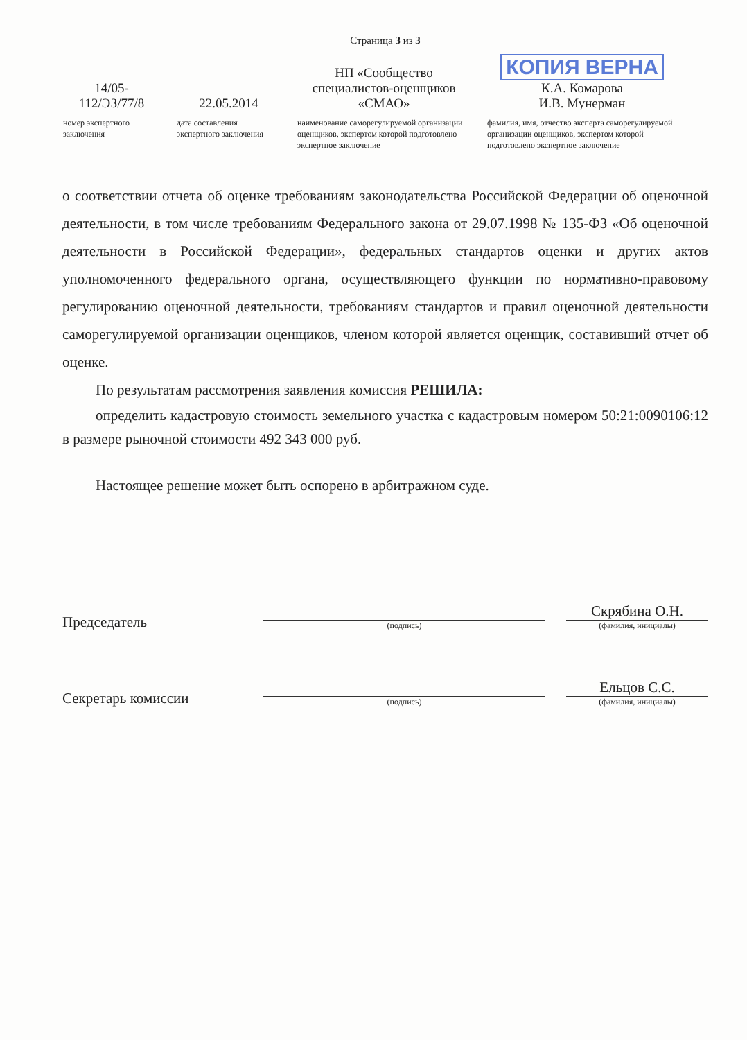Страница 3 из 3
| 14/05- 112/ЭЗ/77/8 | 22.05.2014 | НП «Сообщество специалистов-оценщиков «СМАО» | КОПИЯ ВЕРНА К.А. Комарова И.В. Мунерман |
| номер экспертного заключения | дата составления экспертного заключения | наименование саморегулируемой организации оценщиков, экспертом которой подготовлено экспертное заключение | фамилия, имя, отчество эксперта саморегулируемой организации оценщиков, экспертом которой подготовлено экспертное заключение |
о соответствии отчета об оценке требованиям законодательства Российской Федерации об оценочной деятельности, в том числе требованиям Федерального закона от 29.07.1998 № 135-ФЗ «Об оценочной деятельности в Российской Федерации», федеральных стандартов оценки и других актов уполномоченного федерального органа, осуществляющего функции по нормативно-правовому регулированию оценочной деятельности, требованиям стандартов и правил оценочной деятельности саморегулируемой организации оценщиков, членом которой является оценщик, составивший отчет об оценке.
По результатам рассмотрения заявления комиссия РЕШИЛА:
определить кадастровую стоимость земельного участка с кадастровым номером 50:21:0090106:12 в размере рыночной стоимости 492 343 000 руб.
Настоящее решение может быть оспорено в арбитражном суде.
| Председатель | (подпись) | | Скрябина О.Н. (фамилия, инициалы) |
| Секретарь комиссии | (подпись) | | Ельцов С.С. (фамилия, инициалы) |